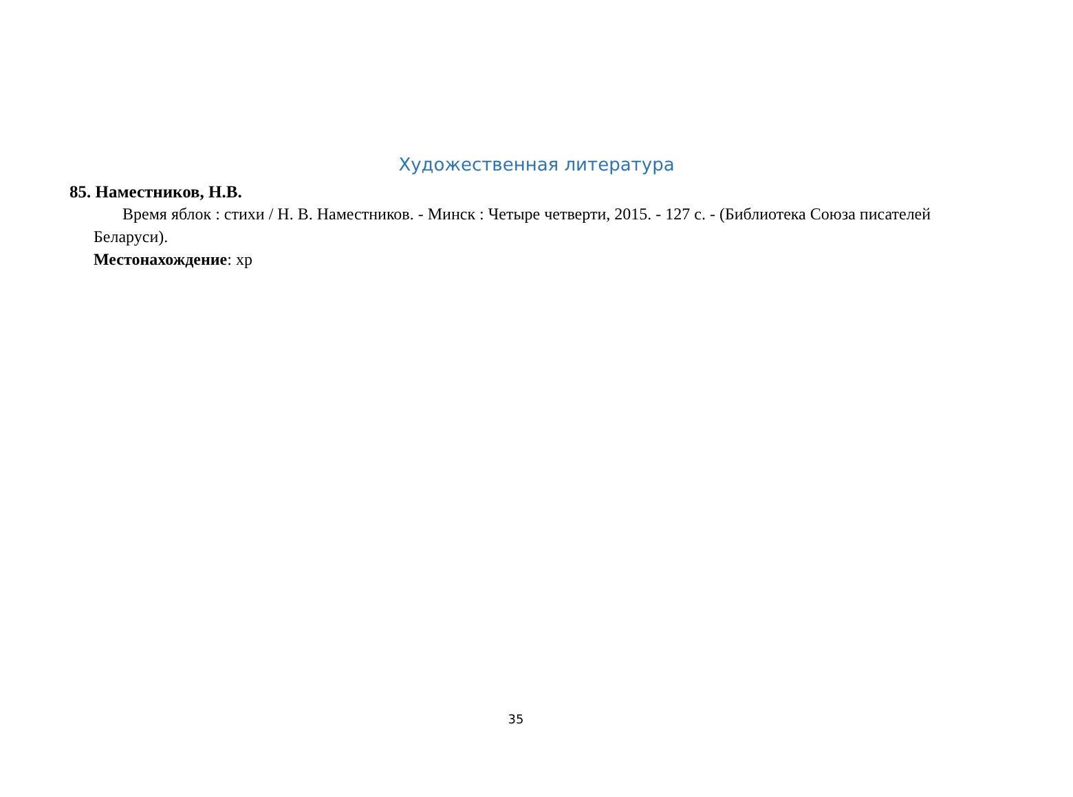Художественная литература
85. Наместников, Н.В.
Время яблок : стихи / Н. В. Наместников. - Минск : Четыре четверти, 2015. - 127 с. - (Библиотека Союза писателей Беларуси).
Местонахождение: хр
35